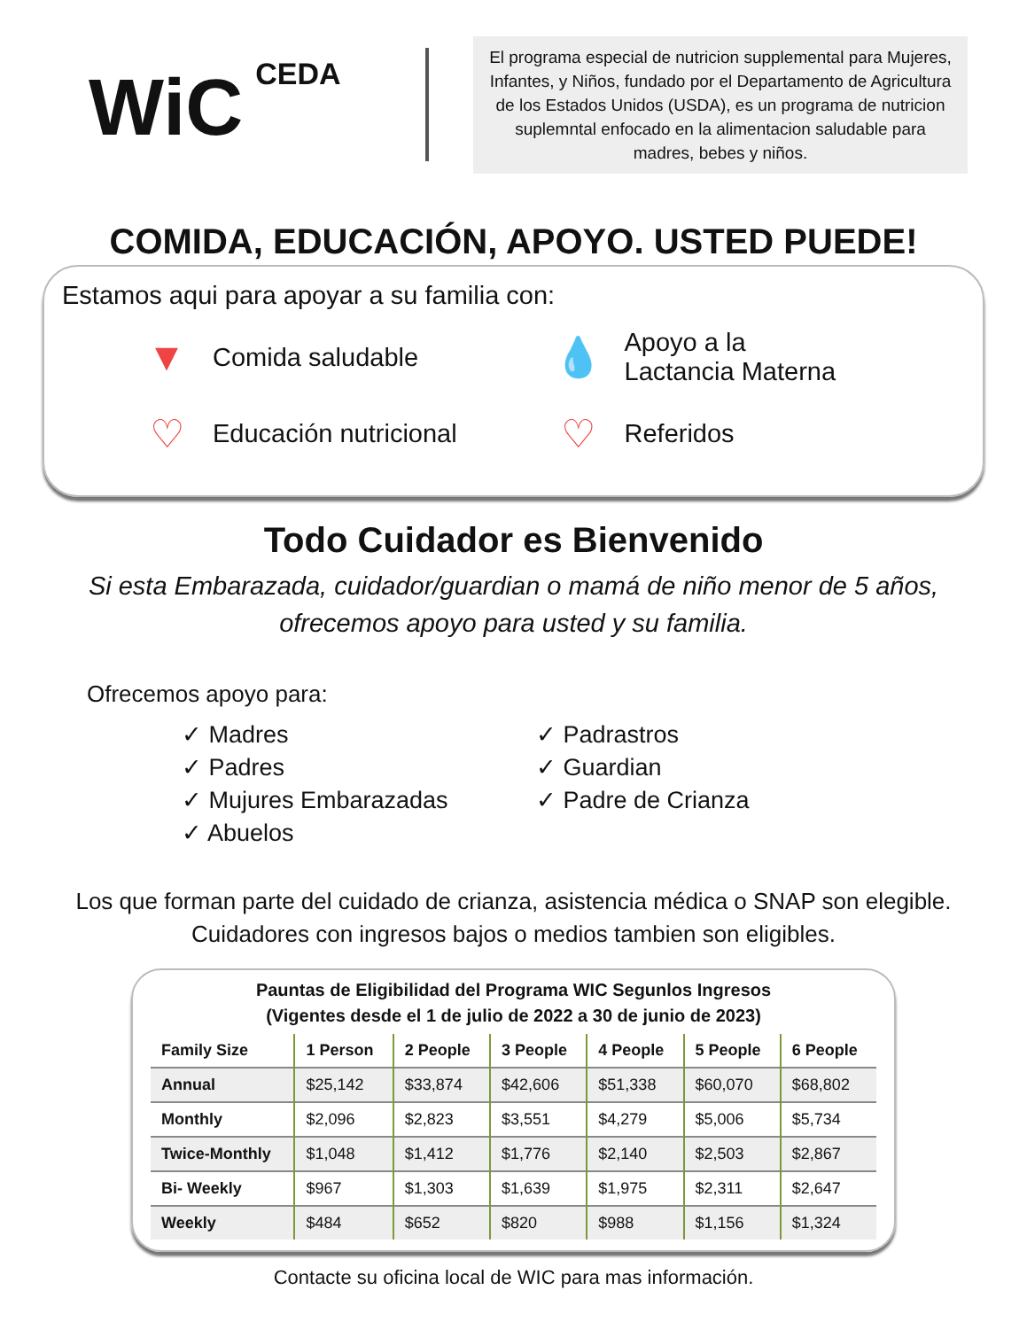WiC CEDA
El programa especial de nutricion supplemental para Mujeres, Infantes, y Niños, fundado por el Departamento de Agricultura de los Estados Unidos (USDA), es un programa de nutricion suplemntal enfocado en la alimentacion saludable para madres, bebes y niños.
COMIDA, EDUCACIÓN, APOYO. USTED PUEDE!
Estamos aqui para apoyar a su familia con:
▼ Comida saludable
💧 Apoyo a la
Lactancia Materna
♡ Educación nutricional
♡ Referidos
Todo Cuidador es Bienvenido
Si esta Embarazada, cuidador/guardian o mamá de niño menor de 5 años,
ofrecemos apoyo para usted y su familia.
Ofrecemos apoyo para:
✓ Madres
✓ Padres
✓ Mujures Embarazadas
✓ Abuelos
✓ Padrastros
✓ Guardian
✓ Padre de Crianza
Los que forman parte del cuidado de crianza, asistencia médica o SNAP son elegible.
Cuidadores con ingresos bajos o medios tambien son eligibles.
Pauntas de Eligibilidad del Programa WIC Segunlos Ingresos
(Vigentes desde el 1 de julio de 2022 a 30 de junio de 2023)
| Family Size | 1 Person | 2 People | 3 People | 4 People | 5 People | 6 People |
| --- | --- | --- | --- | --- | --- | --- |
| Annual | $25,142 | $33,874 | $42,606 | $51,338 | $60,070 | $68,802 |
| Monthly | $2,096 | $2,823 | $3,551 | $4,279 | $5,006 | $5,734 |
| Twice-Monthly | $1,048 | $1,412 | $1,776 | $2,140 | $2,503 | $2,867 |
| Bi- Weekly | $967 | $1,303 | $1,639 | $1,975 | $2,311 | $2,647 |
| Weekly | $484 | $652 | $820 | $988 | $1,156 | $1,324 |
Contacte su oficina local de WIC para mas información.